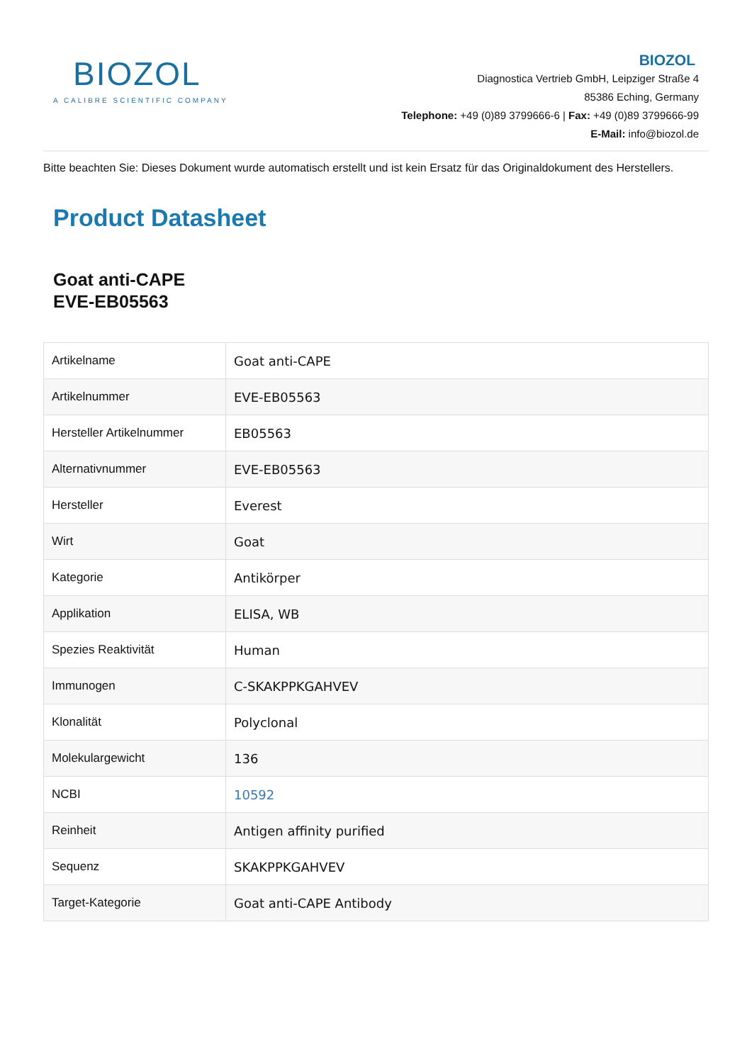BIOZOL
A CALIBRE SCIENTIFIC COMPANY
BIOZOL
Diagnostica Vertrieb GmbH, Leipziger Straße 4
85386 Eching, Germany
Telephone: +49 (0)89 3799666-6 | Fax: +49 (0)89 3799666-99
E-Mail: info@biozol.de
Bitte beachten Sie: Dieses Dokument wurde automatisch erstellt und ist kein Ersatz für das Originaldokument des Herstellers.
Product Datasheet
Goat anti-CAPE
EVE-EB05563
| Artikelname | Goat anti-CAPE |
| Artikelnummer | EVE-EB05563 |
| Hersteller Artikelnummer | EB05563 |
| Alternativnummer | EVE-EB05563 |
| Hersteller | Everest |
| Wirt | Goat |
| Kategorie | Antikörper |
| Applikation | ELISA, WB |
| Spezies Reaktivität | Human |
| Immunogen | C-SKAKPPKGAHVEV |
| Klonalität | Polyclonal |
| Molekulargewicht | 136 |
| NCBI | 10592 |
| Reinheit | Antigen affinity purified |
| Sequenz | SKAKPPKGAHVEV |
| Target-Kategorie | Goat anti-CAPE Antibody |